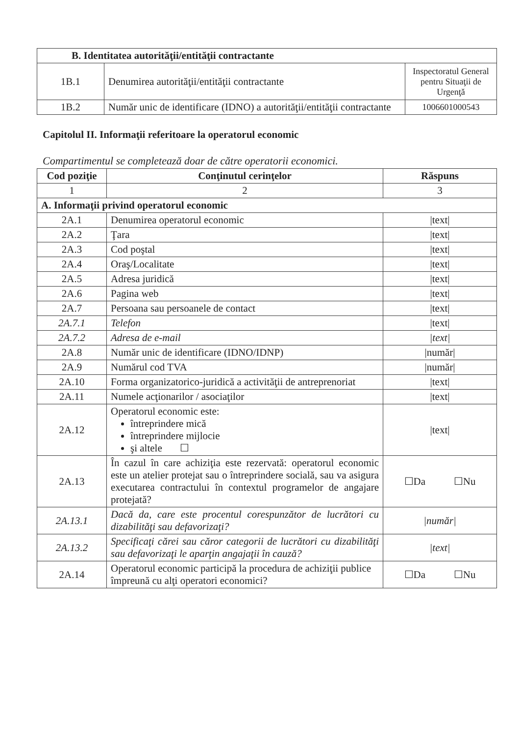| B. Identitatea autorităţii/entităţii contractante | | |
| --- | --- | --- |
| 1B.1 | Denumirea autorităţii/entităţii contractante | Inspectoratul General pentru Situaţii de Urgenţă |
| 1B.2 | Număr unic de identificare (IDNO) a autorităţii/entităţii contractante | 1006601000543 |
Capitolul II. Informaţii referitoare la operatorul economic
Compartimentul se completează doar de către operatorii economici.
| Cod poziţie | Conţinutul cerinţelor | Răspuns |
| --- | --- | --- |
| 1 | 2 | 3 |
| A. Informaţii privind operatorul economic | | |
| 2A.1 | Denumirea operatorul economic | /text/ |
| 2A.2 | Ţara | /text/ |
| 2A.3 | Cod poştal | /text/ |
| 2A.4 | Oraş/Localitate | /text/ |
| 2A.5 | Adresa juridică | /text/ |
| 2A.6 | Pagina web | /text/ |
| 2A.7 | Persoana sau persoanele de contact | /text/ |
| 2A.7.1 | Telefon | /text/ |
| 2A.7.2 | Adresa de e-mail | /text/ |
| 2A.8 | Număr unic de identificare (IDNO/IDNP) | /număr/ |
| 2A.9 | Numărul cod TVA | /număr/ |
| 2A.10 | Forma organizatorico-juridică a activităţii de antreprenoriat | /text/ |
| 2A.11 | Numele acţionarilor / asociaţilor | /text/ |
| 2A.12 | Operatorul economic este: întreprindere mică întreprindere mijlocie şi altele ☐ | /text/ |
| 2A.13 | În cazul în care achiziţia este rezervată: operatorul economic este un atelier protejat sau o întreprindere socială, sau va asigura executarea contractului în contextul programelor de angajare protejată? | ☐Da ☐Nu |
| 2A.13.1 | Dacă da, care este procentul corespunzător de lucrători cu dizabilităţi sau defavorizaţi? | /număr/ |
| 2A.13.2 | Specificaţi cărei sau căror categorii de lucrători cu dizabilităţi sau defavorizaţi le aparţin angajaţii în cauză? | /text/ |
| 2A.14 | Operatorul economic participă la procedura de achiziţii publice împreună cu alţi operatori economici? | ☐Da ☐Nu |